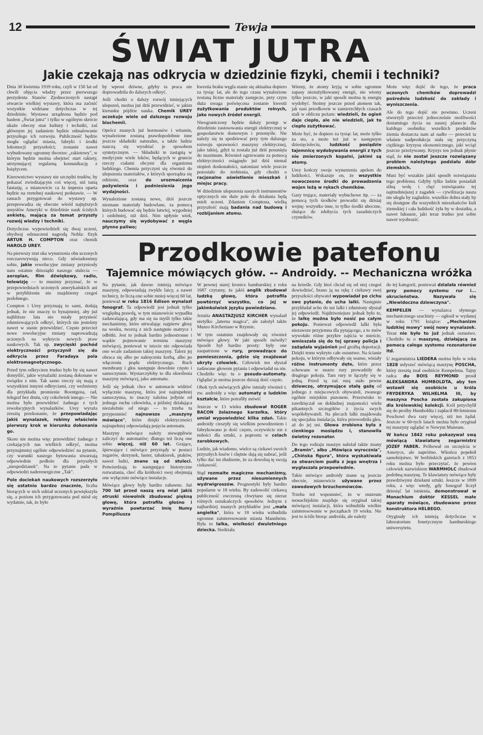12 Tewja
ŚWIAT JUTRA
Jakie czekają nas odkrycia w dziedzinie fizyki, chemii i techniki?
Dnia 30 kwietnia 1939 roku, czyli w 150 lat od chwili objęcia władzy przez pierwszego prezydenta Stanów Zjednoczonych nastąpi otwarcie wielkiej wystawy, która ma zaćmić wszystkie widziane dotychczas w tej dziedzinie. Wystawa urządzona będzie pod hasłem „Świat jutra" i tylko w ogólnym skrócie ukaże obecny stan kultury i techniki, zaś głównym jej zadaniem będzie odmalowanie przyszłego ich rozwoju. Publiczność będzie mogła oglądać miasta, fabryki i środki lokomocji przyszłości; zostanie nawet wybudowany ogromny dworzec „rakietowy", w którym będzie można obejrzeć start rakiety, utrzymującej regularną komunikację z księżycem.
Kierownictwo wystawy nie szczędzi trudów, by pokazać zwiedzającym coś więcej, niż tanią fantazję, a mianowicie ca ła impreza oparta będzie na rzetelnej naukowej podstawie. — W ramach przygotowań do wystawy np. przeprowadza się obecnie wśród najtęższych umysłów Ameryki w dziedzinie nauk ścisłych ankietę, mającą za temat przyszły rozwój wiedzy i techniki.
Dotychczas wypowiedzieli się dwaj uczeni, obydwaj odznaczeni nagrodą Nobla: fizyk ARTUR H. COMPTON oraz chemik HAROLD UREY.
Na pierwszy rzut oka wynurzenia obu uczonych rozczarowywują nieco. Gdy uświadomimy sobie, jakie rewolucyjne zmiany przyniosły nam ostatnie dziesiątki naszego stulecia — aeroplan, film dźwiękowy, radio, telewizję — to musimy przyznać, że w przepowiedniach uczonych amerykańskich ani w przybliżeniu nie znajdziemy czegoś podobnego.
Compton i Urey przyznają to sami, dodają jednak, że nie znaczy to bynajmniej, aby już najbliższe lata nie miały przynieść zdumiewających odkryć, których nie jesteśmy nawet w stanie przewidzieć. Często przecież nowe rewolucyjne zmiany naprowadzają uczonych na wykrycie nowych praw naukowych. Tak np. zwycięski pochód elektryczności przyczynił się do odkrycia przez Faradaya pola elektromagnetycznego.
Przed tym odkryciem trudno było by się nawet domyślić, jakie wynalazki zostaną dokonane w związku z nim. Tak samo rzeczy się mają z wszystkimi innymi odkryciami, czy weźmiemy dla przykładu promienie Roentgena, rad, telegraf bez drutu, czy cokolwiek innego.— Nie można było przewidzieć żadnego z tych rewolucyjnych wynalazków. Urey wyraża zresztą przekonanie, że przepowiadając jakiś wynalazek, robimy właściwie pierwszy krok w kierunku dokonania go.
Skoro nie można więc przewidzieć żadnego z czekających nas wielkich odkryć, można przynajmniej ogólnie odpowiedzieć na pytanie, czy warunki naszego bytowania stwarzają odpowiednie podłoże dla przyszłych „niespodzianek". Na to pytanie pada w odpowiedzi naderenergiczne „Tak".
Pole dociekań naukowych rozszerzyło się ostatnio bardzo znacznie, liczba biorących w nich udział uczonych powiększyła się, a poziom ich przygotowania pod niósł się wydatnie, tak, że było
by wprost dziwne, gdyby ta praca nie doprowadziła do dalszych odkryć.
Jeśli chodzi o dalszy rozwój istniejących ulepszeń, można już dziś przewidzieć, w jakim kierunku pójdzie nauka. Chemik UREY oczekuje wiele od dalszego rozwoju biochemii.
Oprócz znanych już hormonów i witamin, wynalezione zostaną prawdopodobnie inne jeszcze składniki naturalne, a także ludzie nauczą się wyrabiać je sposobem syntetycznym. — Składniki te zastąpią w medycynie wiele leków, będących w gruncie rzeczy ciałami obcymi dla organizmu ludzkiego. Chemia przyczyni się również do ulepszenia materiałów, z których sporządza się odzienie, oraz do urozmaicenia pożywienia i podniesienia jego wydajności.
Wynalezione zostaną nowe, dziś jeszcze nieznane materiały budowlane, za pomocą których budować się będzie łatwiej, wygodniej i ozdobniej, niż dziś. Nim upłynie wiek, nauczymy się wydobywać z węgla płynne paliwo;
kwestia braku węgla stanie się aktualna dopiero za tysiąc lat, ale do tego czasu wynalezione zostaną liczne materiały zastępcze, przy czym duża uwaga poświęcona zostanie kwestii zużytkowania produktów rolnych, jako nowych źródeł energii.
Nieograniczony będzie dalszy postęp w dziedzinie zastosowania energii elektrycznej w gospodarstwie domowym i przemyśle. Nie należy się tu spodziewać przy tym dalszego rozwoju sprawności maszyny elektrycznej, jako takiej, gdyż ta została już dziś posunięta do maximum. Również ogrzewanie za pomocą elektryczności osiągnęło już dziś niemal stopień doskonałości, natomiast wiele jeszcze pozostało do zrobienia, gdy chodzi o racjonalne oświetlenie mieszkań i miejsc pracy.
W dziedzinie ulepszenia naszych instrumentów optycznych nie duże pole do działania będą mieli uczeni. Zdaniem Comptona, wielką przyszłość mają badania nad budową i rozbijaniem atomu.
Wiemy, że atomy kryją w sobie ogromne zapasy niezużytkowanej energii, nie wiemy tylko jeszcze, w jaki sposób można tę energię wydobyć. Stoimy jeszcze przed atomem tak, jak nasi przodkowie w zamierzchłych czasach stali w obliczu pożaru: wiedzieli, że ogień daje ciepło, ale nie wiedzieli, jak to ciepło zużytkować.
Może być, że dopiero za tysiąc lat, może tylko za sto, a może też już w następnym dziesięcioleciu, ludzkość posiądzie tajemnicę wydobywania energii z tych nie zmierzonych kopalni, jakimi są atomy.
Urey kończy swoje wynurzenia apelem do ludzkości. Wskazuje on, że wszystkie nowoczesne środki do prowadzenia wojen leżą w rękach chemików.
Gazy trujące, materiały wybuchowe itp. — za pomocą tych środków prowadzi się dzisiaj wojnę: wszystko inne, to tylko środki uboczne, służące do zdobycia tych zasadniczych czynników.
Może więc dojść do tego, że praca uczonych chemików doprowadzi pośrednio ludzkość do zakłady i wyniszczenia.
Ale do tego dojść nie powinno. Uczeni stworzyli przecież jednocześnie możliwości dostatniego życia na naszej planecie dla każdego osobnika: wszelkich produktów ziemia dostarcza nam aż nadto — przecież ta właśnie nadprodukcja stała się przyczyną ciężkiego kryzysu ekonomicznego, jaki wciąż jeszcze przeżywamy. Kryzys ten jednak płynie stąd, że nie został jeszcze rozwiązany problem należytego podziału dóbr ziemskich.
Musi być wszakże jakiś sposób rozwiązania tego problemu. Gdyby tylko ludzie posiadali silną wolę i chęć rozwiązania tej najtrudniejszej z zagadek — cywilizacja nasza nie uległa by zagładzie. wszelkie dobra stały by się dostępne dla wszystkich mieszkańców kuli ziemskiej i cała ludzkość żyła by w dostatku, a nawet luksusie, jaki teraz trudno jest sobie nawet wyobrazić.
Przodkowie patefonu
Tajemnice mówiących głów. -- Androidy. -- Mechaniczna wróżka
Na pytanie, jak dawno istnieją mówiące maszyny, odpowiadają zwykle laicy, a nawet technicy, że liczą one sobie mniej-więcej 60 lat, ponieważ w roku 1816 Edison wynalazł fonograf. Ta odpowiedź jest jednak tylko względną prawdą, w tym mianowicie wypadku zadawalającą, gdy ma się na myśli tylko takie mechanizmy, które utrwalając najpierw głosy na wosku, tworzą z nich następnie matryce i odbitki. Jest to jednak bardzo jednostronne i wąskie pojmowanie terminu maszyny mówiącej, ponieważ w istocie nie odpowiada ono wcale zadaniom takiej maszyny. Talerz jej obraca się albo po nakręceniu korbą, albo po włączeniu prądu elektrycznego. Ruch membrany i głos następuje dowolnie często i samoczynnie. Wystarczyłoby to dla określenia maszyny mówiącej, jako automatu.
Jeśli się jednak chce w automacie widzieć wyłącznie maszynę, która jest najzupełniej samoczynna, to znaczy zależna jedynie od jednego ruchu człowieka, a później działająca niezależnie od niego — to trzeba tu przypomnieć najnowsze „maszyny mówiące", które dzięki elektryczności najzupełniej odpowiadają pojęciu automatu.
Maszyny mówiące należy niewątpliwie zaliczyć do automatów; dlatego też liczą one sobie więcej, niż 60 lat. Grające, śpiewające i mówiące przyrządy w postaci zegarów, skrzynek, luster, tabakierek, ptaków, nawet ludzi, znane są od stuleci. Potwierdzają to następujące historyczne rozważania, choć dla krótkości swej obejmują one wyłącznie mówiące instalacje.
Mówiące głowy były bardzo zabawne. Już 700 lat przed naszą erą miał jakiś etruski niewolnik zbudować piękną głowę, która potrafiła głośno i wyraźnie powtarzać imię Numy Pompiliusza
W pewnej starej kronice hamburskiej z roku 1687 czytamy, że jakiś anglik zbudował ludzką głowę, która potrafiła powtórzyć wszystko, co jej w jakimkolwiek języku powiedziano.
Jezuita ANASTAZJUSZ KIRCHER wynalazł nietylko „laterna magica", ale założył także Muzeo Kircheriano w Rzymie.
W tym ostatnim znajdowały się również mówiące głowy. W jaki sposób mówiły? Sposób był bardzo prosty: były one zaopatrzone w rury, prowadzące do pomieszczenia, gdzie się znajdował ukryty człowiek. Człowiek ten słyszał zadawane głowom pytania i odpowiadał na nie. Chodziło więc tu o pseudo-automaty. Oglądać je można jeszcze dzisiaj dość często.
Obok tych mówiących głów istniały również t. zw. androidy a więc automaty o ludzkim kształcie, które potrafiły mówić
Jeszcze w 13 wieku zbudował ROGER BACON żelaznego karzełka, który umiał wypowiedzieć kilka zdań. Takie androidy cieszyły się wielkim powodzeniem i fabrykowano je dość często, oczywiście nie z miłości dla sztuki, a poprostu w celach zarobkowych.
Ludzie, jak wiadomo, wielce są ciekawi swoich przyszłych losów i chętnie dają się nabrać, jeśli tylko dać im złudzenie, że za dowolną tę swoją ciekawość.
Stąd rozmaite magiczne mechanizmy, używane przez niesumiennych wydrwigroszów. Prognostyki były bardzo popularne w 18 wieku. By zadowolić ciekawą publiczność owczesną chwytano się nieraz różnych oszukańczych sposobów. Jednym z najbardziej znanych przykładów jest „mała angielka", która w 18 wieku wzbudziła ogromne zainteresowanie miasta Mannheim. Była to lalka, wielkości dwuletniego dziecka. Siedziała
na krześle. Gdy ktoś chciał się od niej czegoś dowiedzieć, brano ją na rękę i ciekawy swej przyszłości obywatel wypowiadał po cichu swe pytanie, do ucha lalki. Następnie przykładał ucho do ust lalki i zdumiony słyszał jej odpowiedź. Najdziwniejsze jednak było to, że lalkę można było nosić po całym pokoju. Ponieważ odpowiedź lalki była niezawsze przyjemna dla pytającego, a to znów wywołało różne przykre zajścia w mieście, wmieszała się do tej sprawy policja i zażądała wyjaśnień pod groźbą deportacji. Dzięki temu wykryto całe oszustwo. Na ścianie pokoju, w którym odbywały się seanse, wisiały różne instrumenty dęte, które przez schowane w murze rury prowadziły do drugiego pokoju. Tam rury te łączyły się w jedną. Przed tą zaś rurą stało pewne dziewczę, otrzymujące stałą gażę od jednego z miejscowych obywateli, zwanego ogólnie miejskim puzonem. Przezwisko to zawdzięczał on dokładnej znajomości wielu pikantnych szczegółów z życia swych współobywateli. Na plecach lalki znajdowała się specjalna instalacja, która przewodziła głos, aż do jej ust. Głowa zrobiona była z cienkiego mosiądzu i, stanowiła świetny rezonator.
Do tego rodzaju maszyn należał także znany „Bramin", albo „Mówiąca wyrocznia", „Chińska figura", która wyskakiwała za otwarciem pudła z jego wnętrza i wygłaszała przepowiednie.
Takie mówiące androidy znane są jeszcze obecnie, mianowicie używane przez zawodowych brzuchomówców.
Trzeba też wspomnieć, że w muzeum monachijskim znajduje się oryginał takiej mówiącej instalacji, która wzbudziła wielkie zainteresowanie w początkach 19 wieku. Nie jest to ściśle biorąc androida, ale należy
do tej kategorii, ponieważ działała również przy pomocy systemu rur i... okrucieństwa. Nazywała się „Niewidoczna dziewczyna".
KEMPELEN — wynalazca słynnego mechanicznego szachisty — ogłosił w wydanej w roku 1791 książce: „Mechanizm ludzkiej mowy" swój nowy wynalazek. Teraz nie było to już jednak oszustwo. Chodziło tu o maszynę, działającą za pomocą całego systemu rezonatorów itd.
U zegarmistrza LIEDERA można było w roku 1828 usłyszeć mówiącą maszynę POSCHA, który zresztą znał osobiście Kempelena. Tajny radca du BOIS REYMOND prosił ALEKSANDRA HUMBOLDTA, aby ten wstawił się osobiście u króla FRYDERYKA WILHELMA III, by maszyna Poscha została zakupiona dla królewskiej kolekcji. Król przychylił się do prośby Humboldta i zapłacił 80-letniemu Poschowi dwa razy więcej, niż ten żądał. Jeszcze w 60-tych latach można było oryginał tej maszyny oglądać w Nowym Muzeum.
W końcu 1842 roku pokazywał swą mówiącą klawiaturę zegarmistrz JÓZEF FABER. Próbował on szczęścia w Ameryce, ale napróżno. Wkońcu popełnił samobójstwo. W berlińskich gazetach z 1853 roku można było przeczytać, że pewien człowiek nazwiskiem WARMHOLC zbudował podobną maszynę. Te klawiatury mówiące były prawdziwymi dziełami sztuki. Jeszcze w 1899 roku, a więc wtedy, gdy fonograf liczył dziesięć lat istnienia, demonstrował w Monachium doktór KESSEL małe aparaty mówiące, zbudowane przez konstruktora HELBEGO.
Oryginały ich istnieją dotychczas w laboratorium fonetycznym hamburskiego uniwersytetu.